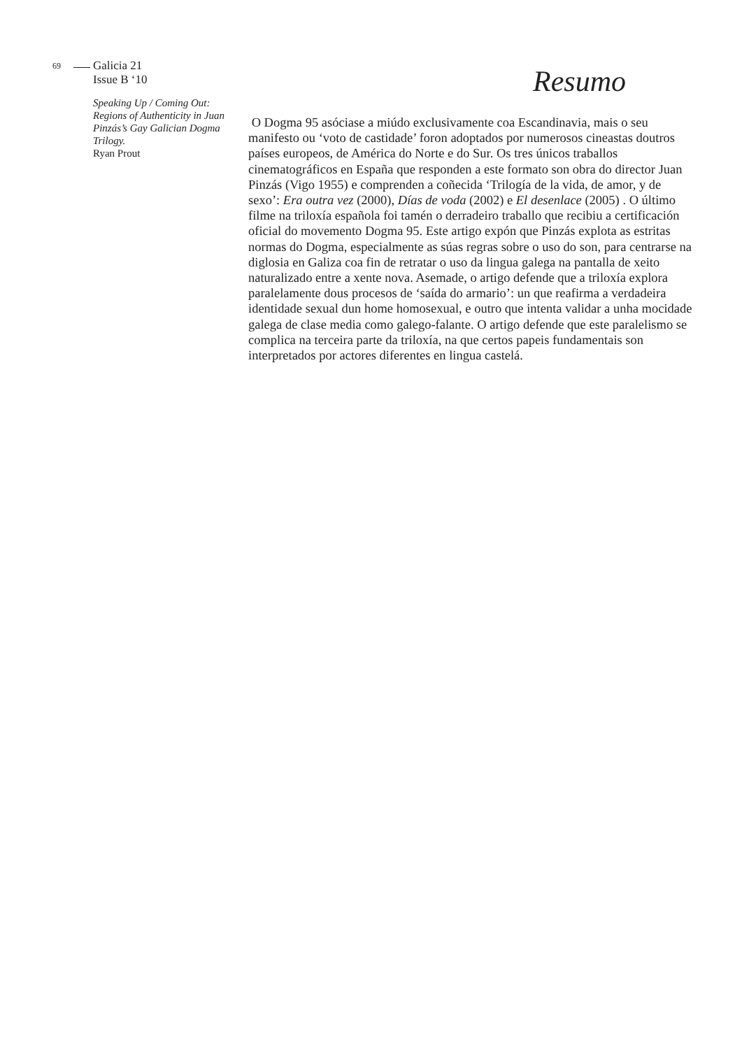69 Galicia 21
Issue B ‘10
Speaking Up / Coming Out: Regions of Authenticity in Juan Pinzás’s Gay Galician Dogma Trilogy.
Ryan Prout
Resumo
O Dogma 95 asóciase a miúdo exclusivamente coa Escandinavia, mais o seu manifesto ou ‘voto de castidade’ foron adoptados por numerosos cineastas doutros países europeos, de América do Norte e do Sur. Os tres únicos traballos cinematográficos en España que responden a este formato son obra do director Juan Pinzás (Vigo 1955) e comprenden a coñecida ‘Trilogía de la vida, de amor, y de sexo’: Era outra vez (2000), Días de voda (2002) e El desenlace (2005) . O último filme na triloxía española foi tamén o derradeiro traballo que recibiu a certificación oficial do movemento Dogma 95. Este artigo expón que Pinzás explota as estritas normas do Dogma, especialmente as súas regras sobre o uso do son, para centrarse na diglosia en Galiza coa fin de retratar o uso da lingua galega na pantalla de xeito naturalizado entre a xente nova. Asemade, o artigo defende que a triloxía explora paralelamente dous procesos de ‘saída do armario’: un que reafirma a verdadeira identidade sexual dun home homosexual, e outro que intenta validar a unha mocidade galega de clase media como galego-falante. O artigo defende que este paralelismo se complica na terceira parte da triloxía, na que certos papeis fundamentais son interpretados por actores diferentes en lingua castelá.